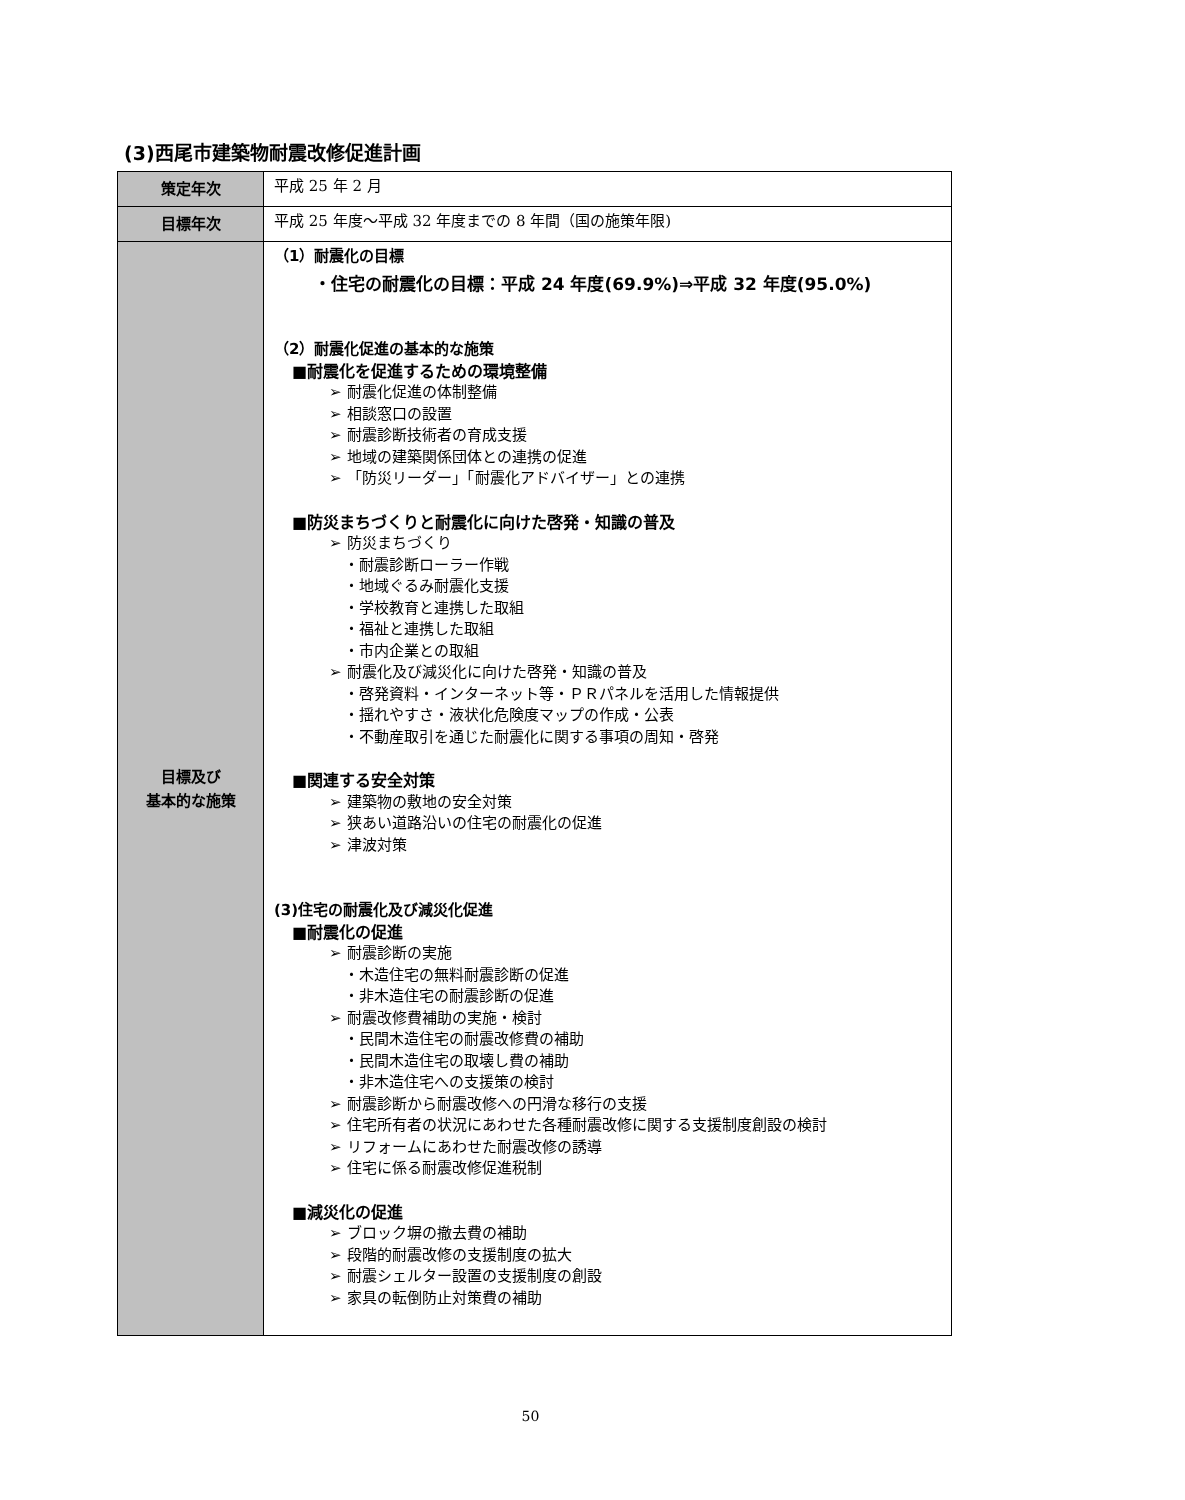(3)西尾市建築物耐震改修促進計画
| 策定年次 | 平成 25 年 2 月 |
| 目標年次 | 平成 25 年度～平成 32 年度までの 8 年間（国の施策年限) |
| 目標及び 基本的な施策 | （1）耐震化の目標 ・住宅の耐震化の目標：平成 24 年度(69.9%)⇒平成 32 年度(95.0%) （2）耐震化促進の基本的な施策 ■耐震化を促進するための環境整備 ➢ 耐震化促進の体制整備 ➢ 相談窓口の設置 ➢ 耐震診断技術者の育成支援 ➢ 地域の建築関係団体との連携の促進 ➢ 「防災リーダー」「耐震化アドバイザー」との連携 ■防災まちづくりと耐震化に向けた啓発・知識の普及 ➢ 防災まちづくり ・耐震診断ローラー作戦 ・地域ぐるみ耐震化支援 ・学校教育と連携した取組 ・福祉と連携した取組 ・市内企業との取組 ➢ 耐震化及び減災化に向けた啓発・知識の普及 ・啓発資料・インターネット等・ＰＲパネルを活用した情報提供 ・揺れやすさ・液状化危険度マップの作成・公表 ・不動産取引を通じた耐震化に関する事項の周知・啓発 ■関連する安全対策 ➢ 建築物の敷地の安全対策 ➢ 狭あい道路沿いの住宅の耐震化の促進 ➢ 津波対策 (3)住宅の耐震化及び減災化促進 ■耐震化の促進 ➢ 耐震診断の実施 ・木造住宅の無料耐震診断の促進 ・非木造住宅の耐震診断の促進 ➢ 耐震改修費補助の実施・検討 ・民間木造住宅の耐震改修費の補助 ・民間木造住宅の取壊し費の補助 ・非木造住宅への支援策の検討 ➢ 耐震診断から耐震改修への円滑な移行の支援 ➢ 住宅所有者の状況にあわせた各種耐震改修に関する支援制度創設の検討 ➢ リフォームにあわせた耐震改修の誘導 ➢ 住宅に係る耐震改修促進税制 ■減災化の促進 ➢ ブロック塀の撤去費の補助 ➢ 段階的耐震改修の支援制度の拡大 ➢ 耐震シェルター設置の支援制度の創設 ➢ 家具の転倒防止対策費の補助 |
50